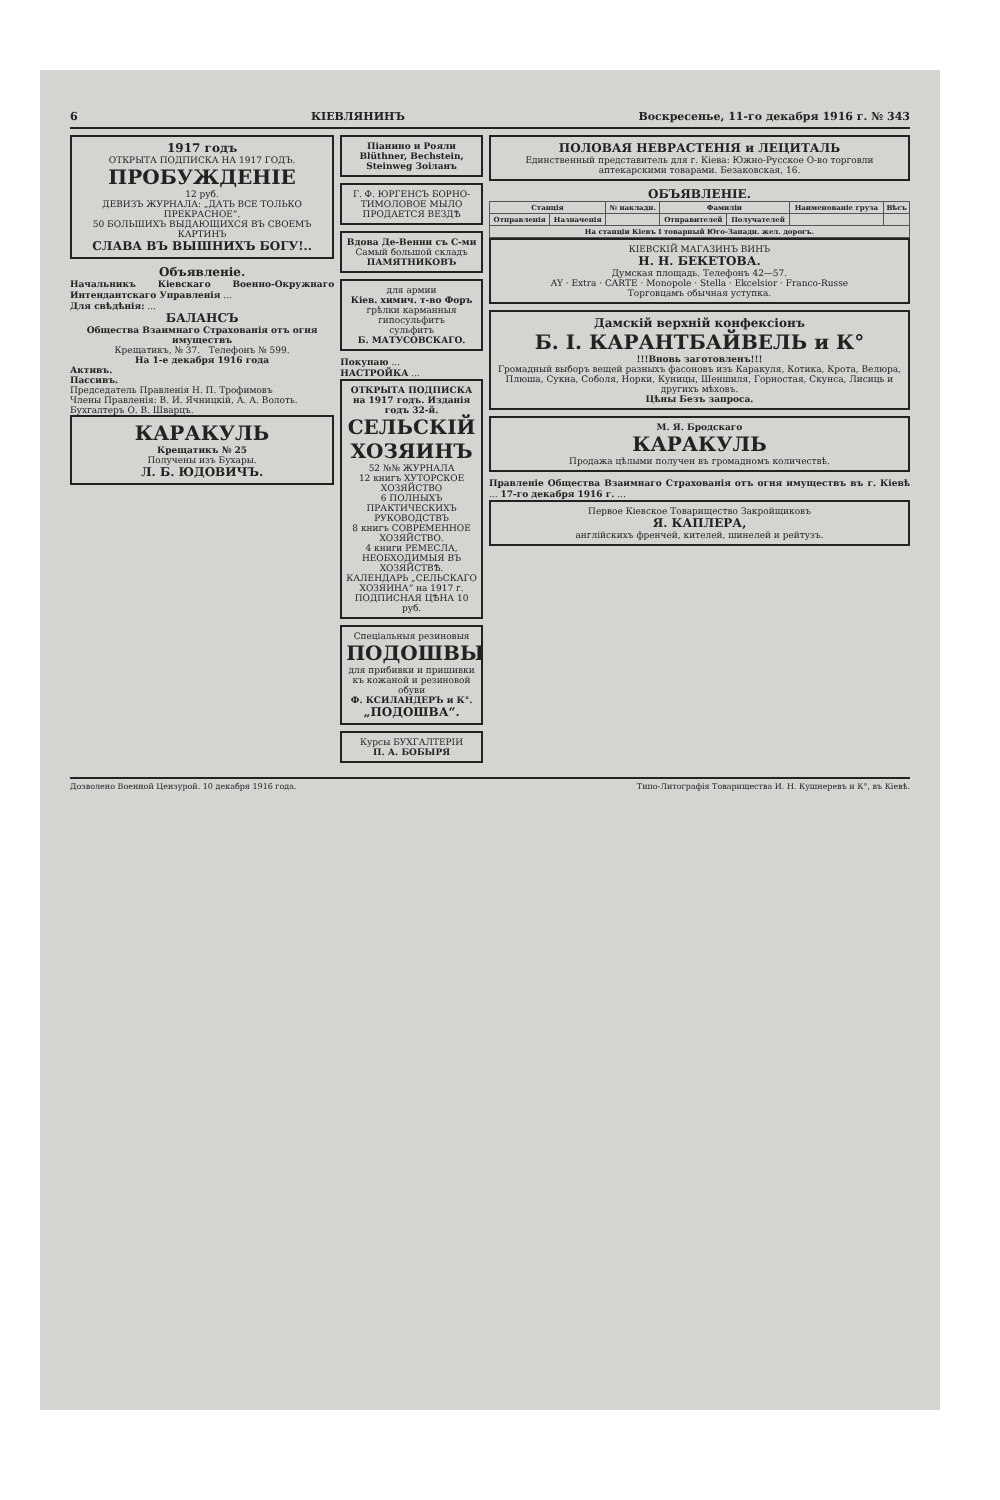6 КІЕВЛЯНИНЪ Воскресенье, 11-го декабря 1916 г. № 343
1917 годъ
ОТКРЫТА ПОДПИСКА НА 1917 ГОДЪ.
ПРОБУЖДЕНІЕ
12 руб.
ДЕВИЗЪ ЖУРНАЛА: „ДАТЬ ВСЕ ТОЛЬКО ПРЕКРАСНОЕ“.
50 БОЛЬШИХЪ ВЫДАЮЩИХСЯ ВЪ СВОЕМЪ КАРТИНЪ
СЛАВА ВЪ ВЫШНИХЪ БОГУ!..
Объявленіе.
Начальникъ Кіевскаго Военно-Окружнаго Интендантскаго Управленія ...
Для свѣдѣнія: ...
БАЛАНСЪ
Общества Взаимнаго Страхованія отъ огня имуществъ
Крещатикъ, № 37. Телефонъ № 599.
На 1-е декабря 1916 года
Активъ.
Пассивъ.
Председатель Правленія Н. П. Трофимовъ
Члены Правленія: В. И. Ячницкій, А. А. Волоть. Бухгалтеръ О. В. Шварцъ.
КАРАКУЛЬ
Крещатикъ № 25
Получены изъ Бухары.
Л. Б. ЮДОВИЧЪ.
Піанино и Рояли Blüthner, Bechstein, Steinweg Зоіланъ
Г. Ф. ЮРГЕНСЪ БОРНО-ТИМОЛОВОЕ МЫЛО
ПРОДАЕТСЯ ВЕЗДѢ
Вдова Де-Венни съ С-ми
Самый большой складъ
ПАМЯТНИКОВЪ
для армии
Кіев. химич. т-во Форъ
грѣлки карманныя
гипосульфитъ
сульфитъ
Б. МАТУСОВСКАГО.
Покупаю ...
НАСТРОЙКА ...
ОТКРЫТА ПОДПИСКА на 1917 годъ. Изданія годъ 32-й.
СЕЛЬСКІЙ ХОЗЯИНЪ
52 №№ ЖУРНАЛА
12 книгъ ХУТОРСКОЕ ХОЗЯЙСТВО
6 ПОЛНЫХЪ ПРАКТИЧЕСКИХЪ РУКОВОДСТВЪ
8 книгъ СОВРЕМЕННОЕ ХОЗЯЙСТВО.
4 книги РЕМЕСЛА, НЕОБХОДИМЫЯ ВЪ ХОЗЯЙСТВѢ.
КАЛЕНДАРЬ „СЕЛЬСКАГО ХОЗЯИНА“ на 1917 г.
ПОДПИСНАЯ ЦѢНА 10 руб.
Спеціальныя резиновыя
ПОДОШВЫ
для прибивки и пришивки къ кожаной и резиновой обуви
Ф. КСИЛАНДЕРЪ и К°.
„ПОДОШВА“.
Курсы БУХГАЛТЕРІИ
П. А. БОБЫРЯ
ПОЛОВАЯ НЕВРАСТЕНІЯ и ЛЕЦИТАЛЬ
Единственный представитель для г. Кіева: Южно-Русское О-во торговли аптекарскими товарами. Безаковская, 16.
ОБЪЯВЛЕНІЕ.
| Станція | | № накладн. | Фамиліи | | Наименованіе груза | Вѣсъ |
| --- | --- | --- | --- | --- | --- | --- |
| Отправленія | Назначенія | | Отправителей | Получателей | | |
| На станціи Кіевъ I товарный Юго-Западн. жел. дорогъ. | | | | | | |
КІЕВСКІЙ МАГАЗИНЪ ВИНЪ
Н. Н. БЕКЕТОВА.
Думская площадь. Телефонъ 42—57.
AY · Extra · CARTE · Monopole · Stella · Ekcelsior · Franco-Russe
Торговцамъ обычная уступка.
Дамскій верхній конфексіонъ
Б. І. КАРАНТБАЙВЕЛЬ и К°
!!!Вновь заготовленъ!!!
Громадный выборъ вещей разныхъ фасоновъ изъ Каракуля, Котика, Крота, Велюра, Плюша, Сукна, Соболя, Норки, Куницы, Шеншиля, Горностая, Скунса, Лисиць и другихъ мѣховъ.
Цѣны Безъ запроса.
М. Я. Бродскаго
КАРАКУЛЬ
Продажа цѣлыми получен въ громадномъ количествѣ.
Правленіе Общества Взаимнаго Страхованія отъ огня имуществъ въ г. Кіевѣ ... 17-го декабря 1916 г. ...
Первое Кіевское Товарищество Закройщиковъ
Я. КАПЛЕРА,
англійскихъ френчей, кителей, шинелей и рейтузъ.
Дозволено Военной Цензурой. 10 декабря 1916 года. Типо-Литографія Товарищества И. Н. Кушнеревъ и К°, въ Кіевѣ.